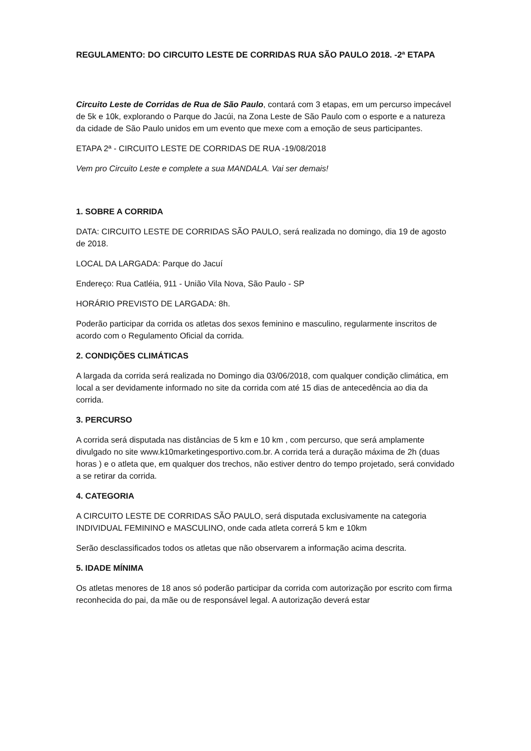REGULAMENTO: DO CIRCUITO LESTE DE CORRIDAS RUA SÃO PAULO 2018. -2ª ETAPA
Circuito Leste de Corridas de Rua de São Paulo, contará com 3 etapas, em um percurso impecável de 5k e 10k, explorando o Parque do Jacúi, na Zona Leste de São Paulo com o esporte e a natureza da cidade de São Paulo unidos em um evento que mexe com a emoção de seus participantes.
ETAPA 2ª - CIRCUITO LESTE DE CORRIDAS DE RUA -19/08/2018
Vem pro Circuito Leste e complete a sua MANDALA. Vai ser demais!
1. SOBRE A CORRIDA
DATA: CIRCUITO LESTE DE CORRIDAS SÃO PAULO, será realizada no domingo, dia 19 de agosto de 2018.
LOCAL DA LARGADA: Parque do Jacuí
Endereço: Rua Catléia, 911 - União Vila Nova, São Paulo - SP
HORÁRIO PREVISTO DE LARGADA: 8h.
Poderão participar da corrida os atletas dos sexos feminino e masculino, regularmente inscritos de acordo com o Regulamento Oficial da corrida.
2. CONDIÇÕES CLIMÁTICAS
A largada da corrida será realizada no Domingo dia 03/06/2018, com qualquer condição climática, em local a ser devidamente informado no site da corrida com até 15 dias de antecedência ao dia da corrida.
3. PERCURSO
A corrida será disputada nas distâncias de 5 km e 10 km , com percurso, que será amplamente divulgado no site www.k10marketingesportivo.com.br. A corrida terá a duração máxima de 2h (duas horas ) e o atleta que, em qualquer dos trechos, não estiver dentro do tempo projetado, será convidado a se retirar da corrida.
4. CATEGORIA
A CIRCUITO LESTE DE CORRIDAS SÃO PAULO, será disputada exclusivamente na categoria INDIVIDUAL FEMININO e MASCULINO, onde cada atleta correrá 5 km e 10km
Serão desclassificados todos os atletas que não observarem a informação acima descrita.
5. IDADE MÍNIMA
Os atletas menores de 18 anos só poderão participar da corrida com autorização por escrito com firma reconhecida do pai, da mãe ou de responsável legal. A autorização deverá estar